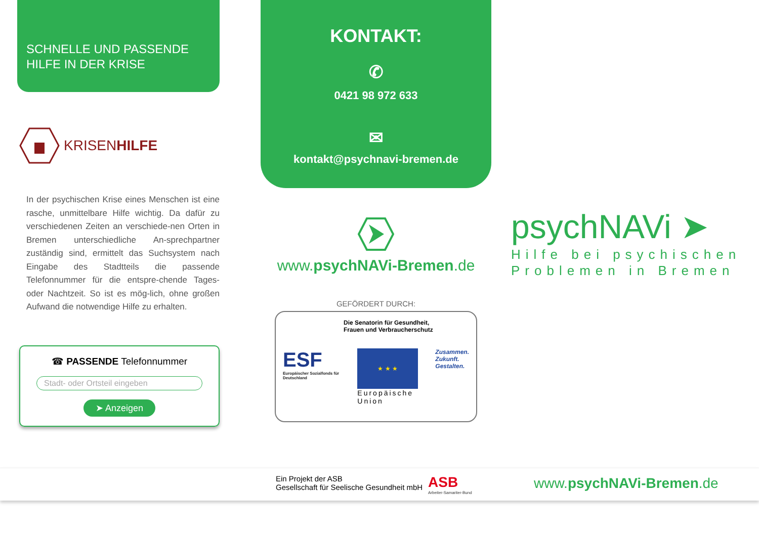SCHNELLE UND PASSENDE
HILFE IN DER KRISE
KRISENHILFE
In der psychischen Krise eines Menschen ist eine rasche, unmittelbare Hilfe wichtig. Da dafür zu verschiedenen Zeiten an verschiede-nen Orten in Bremen unterschiedliche An-sprechpartner zuständig sind, ermittelt das Suchsystem nach Eingabe des Stadtteils die passende Telefonnummer für die entspre-chende Tages- oder Nachtzeit. So ist es mög-lich, ohne großen Aufwand die notwendige Hilfe zu erhalten.
☎ PASSENDE Telefonnummer
Stadt- oder Ortsteil eingeben
➤ Anzeigen
KONTAKT:
✆
0421 98 972 633
✉
kontakt@psychnavi-bremen.de
www.psychNAVi-Bremen.de
GEFÖRDERT DURCH:
Die Senatorin für Gesundheit,
Frauen und Verbraucherschutz
ESF
Europäischer Sozialfonds für Deutschland
★ ★ ★
Europäische Union
Zusammen.
Zukunft.
Gestalten.
psychNAVi ➤
Hilfe bei psychischen Problemen in Bremen
Ein Projekt der ASB
Gesellschaft für Seelische Gesundheit mbH
ASB
Arbeiter-Samariter-Bund
www.psychNAVi-Bremen.de